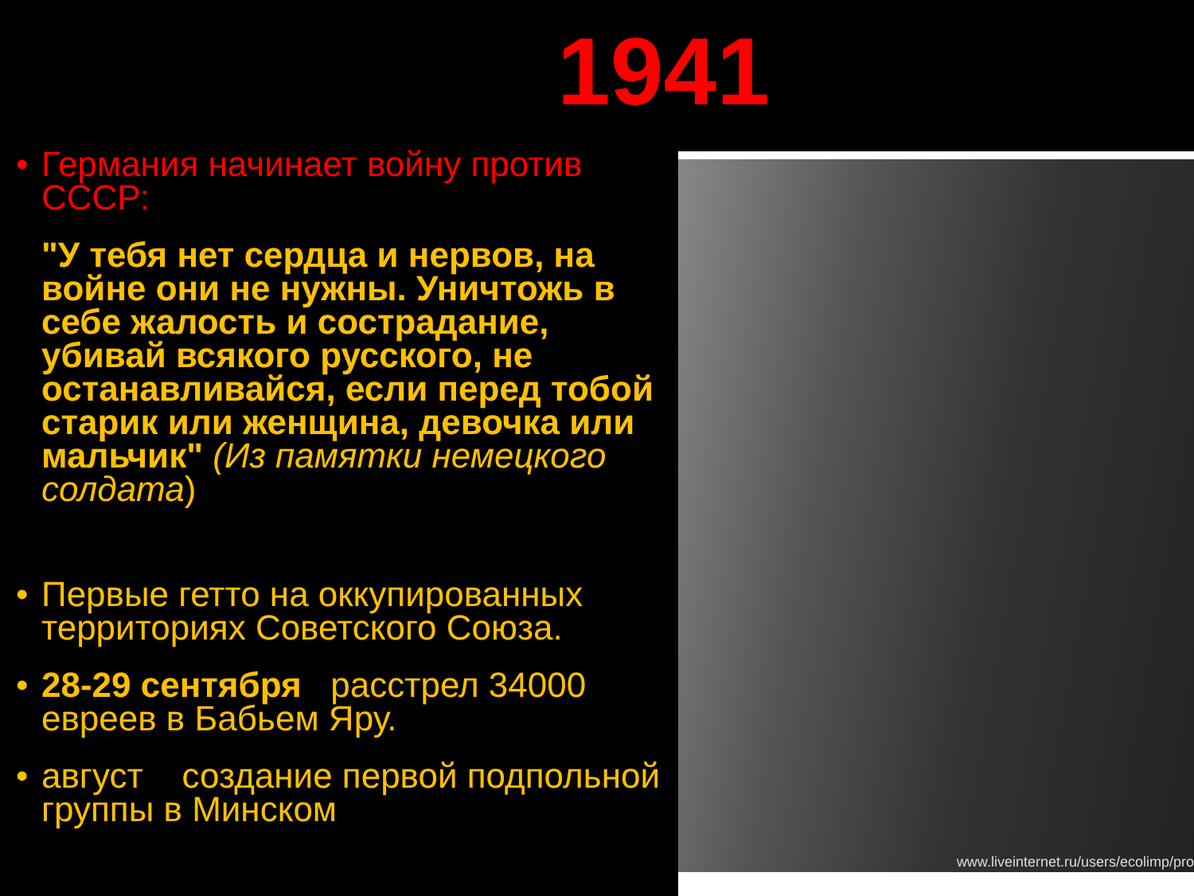1941
• Германия начинает войну против СССР:
"У тебя нет сердца и нервов, на войне они не нужны. Уничтожь в себе жалость и сострадание, убивай всякого русского, не останавливайся, если перед тобой старик или женщина, девочка или мальчик" (Из памятки немецкого солдата)
• Первые гетто на оккупированных территориях Советского Союза.
• 28-29 сентября расстрел 34000 евреев в Бабьем Яру.
• август создание первой подпольной группы в Минском
www.liveinternet.ru/users/ecolimp/pro